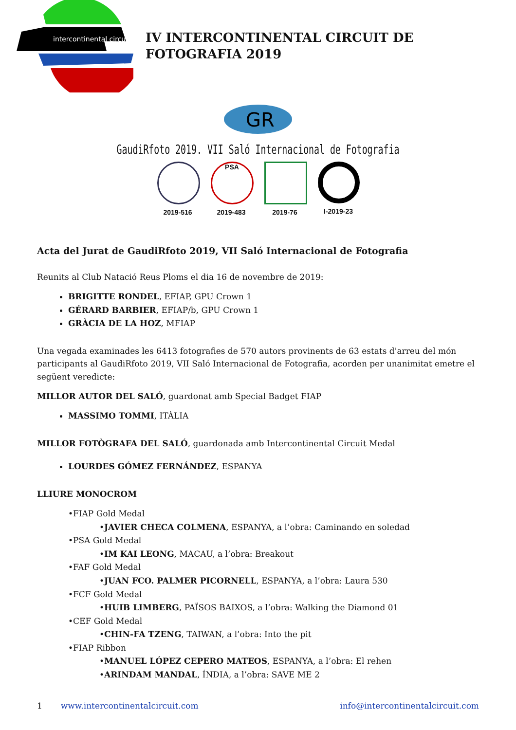intercontinental circuit
IV INTERCONTINENTAL CIRCUIT DE FOTOGRAFIA 2019
GR
GaudiRfoto 2019. VII Saló Internacional de Fotografia
2019-516
PSA
2019-483
2019-76 I-2019-23
Acta del Jurat de GaudiRfoto 2019, VII Saló Internacional de Fotografia
Reunits al Club Natació Reus Ploms el dia 16 de novembre de 2019:
BRIGITTE RONDEL, EFIAP, GPU Crown 1
GÉRARD BARBIER, EFIAP/b, GPU Crown 1
GRÀCIA DE LA HOZ, MFIAP
Una vegada examinades les 6413 fotografies de 570 autors provinents de 63 estats d'arreu del món participants al GaudiRfoto 2019, VII Saló Internacional de Fotografia, acorden per unanimitat emetre el següent veredicte:
MILLOR AUTOR DEL SALÓ, guardonat amb Special Badget FIAP
MASSIMO TOMMI, ITÀLIA
MILLOR FOTÒGRAFA DEL SALÓ, guardonada amb Intercontinental Circuit Medal
LOURDES GÓMEZ FERNÁNDEZ, ESPANYA
LLIURE MONOCROM
•FIAP Gold Medal
•JAVIER CHECA COLMENA, ESPANYA, a l’obra: Caminando en soledad
•PSA Gold Medal
•IM KAI LEONG, MACAU, a l’obra: Breakout
•FAF Gold Medal
•JUAN FCO. PALMER PICORNELL, ESPANYA, a l’obra: Laura 530
•FCF Gold Medal
•HUIB LIMBERG, PAÏSOS BAIXOS, a l’obra: Walking the Diamond 01
•CEF Gold Medal
•CHIN-FA TZENG, TAIWAN, a l’obra: Into the pit
•FIAP Ribbon
•MANUEL LÓPEZ CEPERO MATEOS, ESPANYA, a l’obra: El rehen
•ARINDAM MANDAL, ÍNDIA, a l’obra: SAVE ME 2
1 www.intercontinentalcircuit.com info@intercontinentalcircuit.com